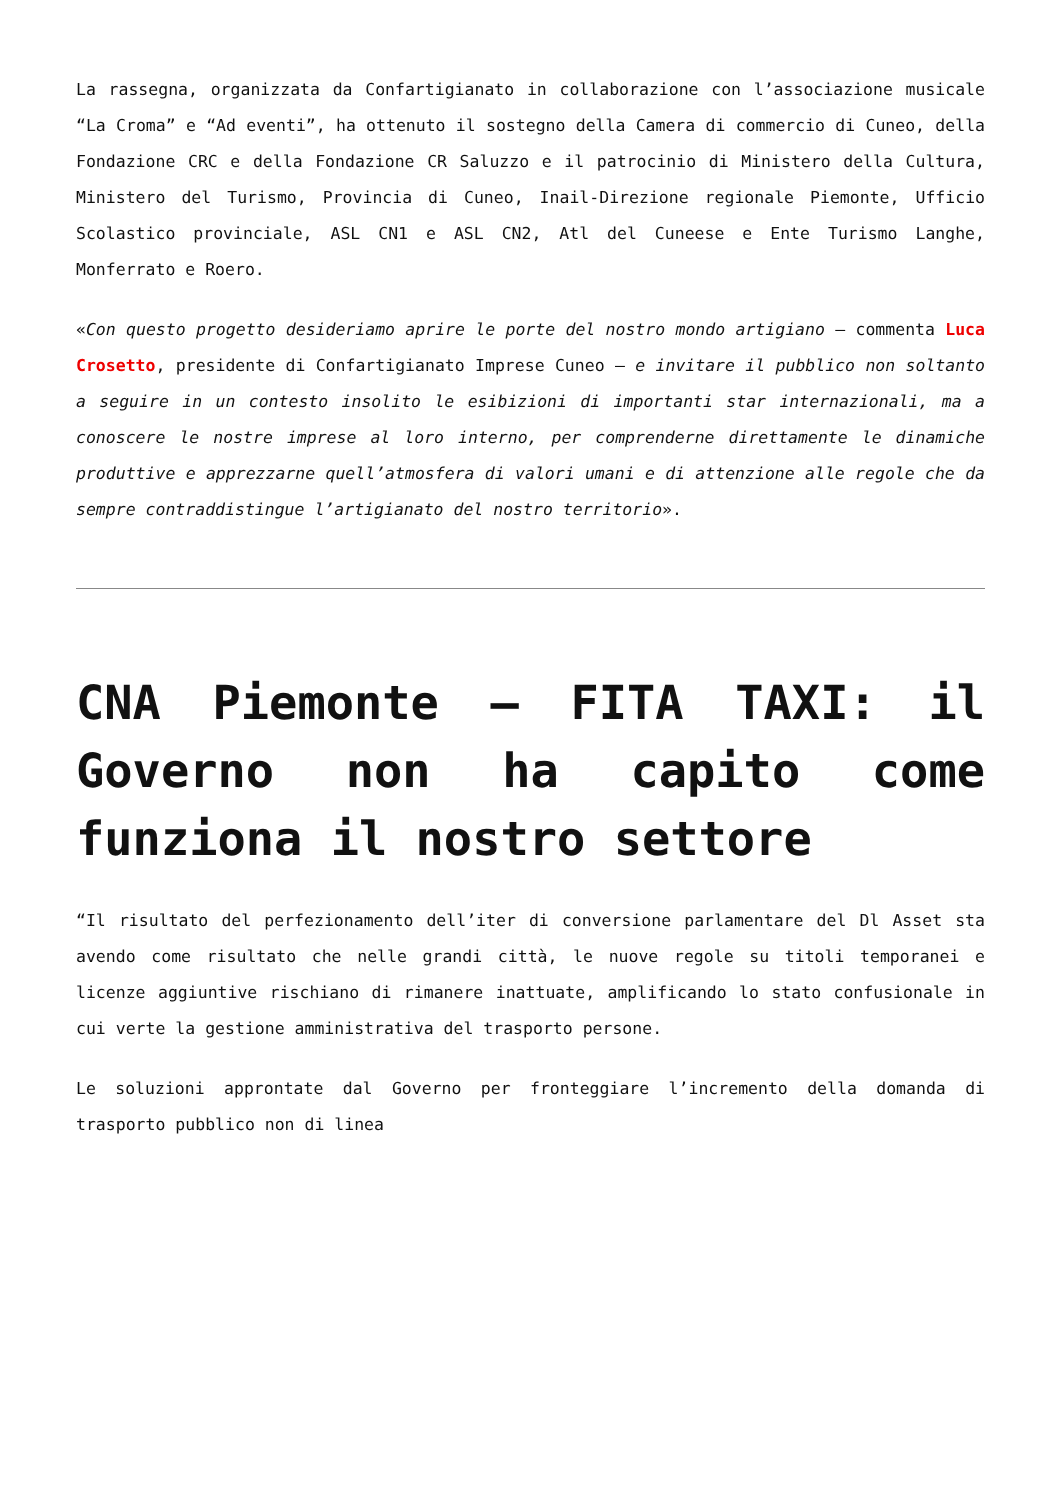La rassegna, organizzata da Confartigianato in collaborazione con l’associazione musicale “La Croma” e “Ad eventi”, ha ottenuto il sostegno della Camera di commercio di Cuneo, della Fondazione CRC e della Fondazione CR Saluzzo e il patrocinio di Ministero della Cultura, Ministero del Turismo, Provincia di Cuneo, Inail-Direzione regionale Piemonte, Ufficio Scolastico provinciale, ASL CN1 e ASL CN2, Atl del Cuneese e Ente Turismo Langhe, Monferrato e Roero.
«Con questo progetto desideriamo aprire le porte del nostro mondo artigiano – commenta Luca Crosetto, presidente di Confartigianato Imprese Cuneo – e invitare il pubblico non soltanto a seguire in un contesto insolito le esibizioni di importanti star internazionali, ma a conoscere le nostre imprese al loro interno, per comprenderne direttamente le dinamiche produttive e apprezzarne quell’atmosfera di valori umani e di attenzione alle regole che da sempre contraddistingue l’artigianato del nostro territorio».
CNA Piemonte – FITA TAXI: il Governo non ha capito come funziona il nostro settore
“Il risultato del perfezionamento dell’iter di conversione parlamentare del Dl Asset sta avendo come risultato che nelle grandi città, le nuove regole su titoli temporanei e licenze aggiuntive rischiano di rimanere inattuate, amplificando lo stato confusionale in cui verte la gestione amministrativa del trasporto persone.
Le soluzioni approntate dal Governo per fronteggiare l’incremento della domanda di trasporto pubblico non di linea